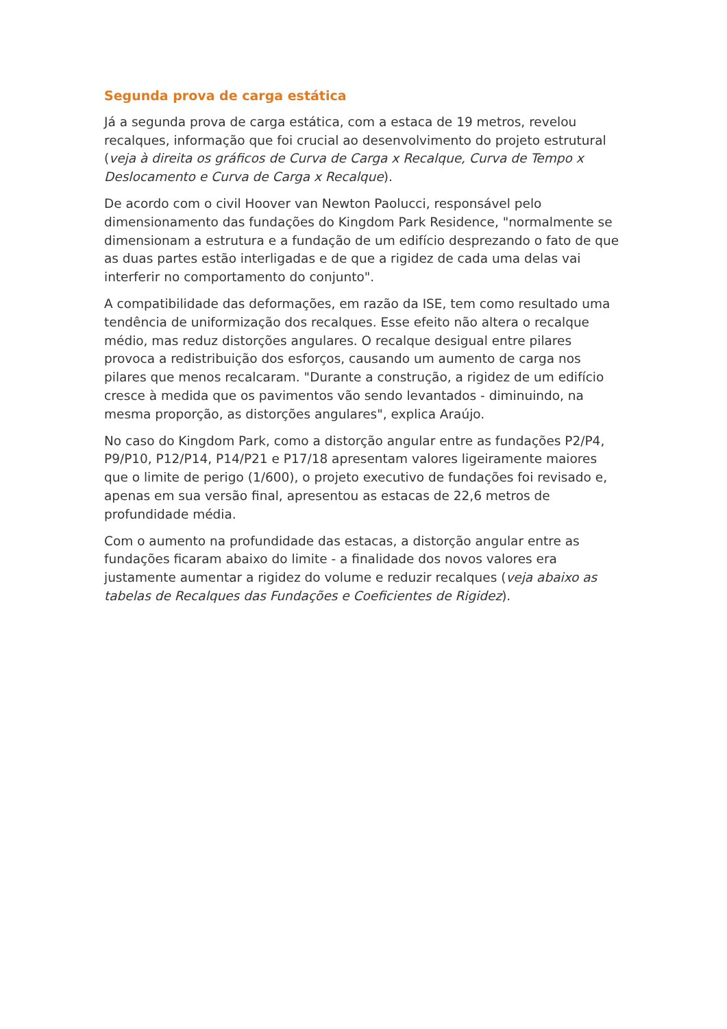Segunda prova de carga estática
Já a segunda prova de carga estática, com a estaca de 19 metros, revelou recalques, informação que foi crucial ao desenvolvimento do projeto estrutural (veja à direita os gráficos de Curva de Carga x Recalque, Curva de Tempo x Deslocamento e Curva de Carga x Recalque).
De acordo com o civil Hoover van Newton Paolucci, responsável pelo dimensionamento das fundações do Kingdom Park Residence, "normalmente se dimensionam a estrutura e a fundação de um edifício desprezando o fato de que as duas partes estão interligadas e de que a rigidez de cada uma delas vai interferir no comportamento do conjunto".
A compatibilidade das deformações, em razão da ISE, tem como resultado uma tendência de uniformização dos recalques. Esse efeito não altera o recalque médio, mas reduz distorções angulares. O recalque desigual entre pilares provoca a redistribuição dos esforços, causando um aumento de carga nos pilares que menos recalcaram. "Durante a construção, a rigidez de um edifício cresce à medida que os pavimentos vão sendo levantados - diminuindo, na mesma proporção, as distorções angulares", explica Araújo.
No caso do Kingdom Park, como a distorção angular entre as fundações P2/P4, P9/P10, P12/P14, P14/P21 e P17/18 apresentam valores ligeiramente maiores que o limite de perigo (1/600), o projeto executivo de fundações foi revisado e, apenas em sua versão final, apresentou as estacas de 22,6 metros de profundidade média.
Com o aumento na profundidade das estacas, a distorção angular entre as fundações ficaram abaixo do limite - a finalidade dos novos valores era justamente aumentar a rigidez do volume e reduzir recalques (veja abaixo as tabelas de Recalques das Fundações e Coeficientes de Rigidez).